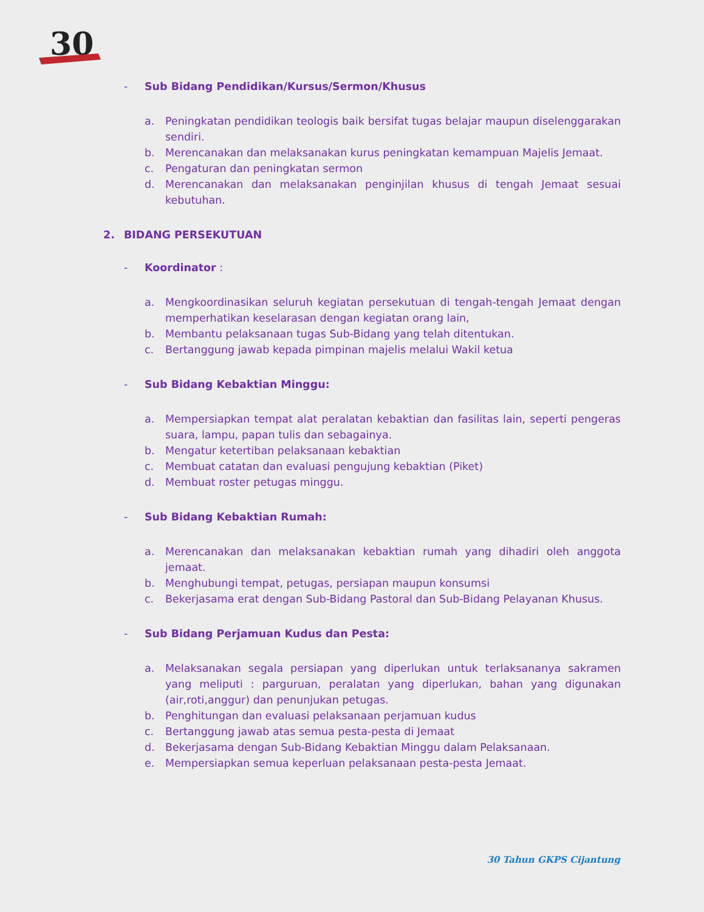30
- Sub Bidang Pendidikan/Kursus/Sermon/Khusus
a. Peningkatan pendidikan teologis baik bersifat tugas belajar maupun diselenggarakan sendiri.
b. Merencanakan dan melaksanakan kurus peningkatan kemampuan Majelis Jemaat.
c. Pengaturan dan peningkatan sermon
d. Merencanakan dan melaksanakan penginjilan khusus di tengah Jemaat sesuai kebutuhan.
2. BIDANG PERSEKUTUAN
- Koordinator :
a. Mengkoordinasikan seluruh kegiatan persekutuan di tengah-tengah Jemaat dengan memperhatikan keselarasan dengan kegiatan orang lain,
b. Membantu pelaksanaan tugas Sub-Bidang yang telah ditentukan.
c. Bertanggung jawab kepada pimpinan majelis melalui Wakil ketua
- Sub Bidang Kebaktian Minggu:
a. Mempersiapkan tempat alat peralatan kebaktian dan fasilitas lain, seperti pengeras suara, lampu, papan tulis dan sebagainya.
b. Mengatur ketertiban pelaksanaan kebaktian
c. Membuat catatan dan evaluasi pengujung kebaktian (Piket)
d. Membuat roster petugas minggu.
- Sub Bidang Kebaktian Rumah:
a. Merencanakan dan melaksanakan kebaktian rumah yang dihadiri oleh anggota jemaat.
b. Menghubungi tempat, petugas, persiapan maupun konsumsi
c. Bekerjasama erat dengan Sub-Bidang Pastoral dan Sub-Bidang Pelayanan Khusus.
- Sub Bidang Perjamuan Kudus dan Pesta:
a. Melaksanakan segala persiapan yang diperlukan untuk terlaksananya sakramen yang meliputi : parguruan, peralatan yang diperlukan, bahan yang digunakan (air,roti,anggur) dan penunjukan petugas.
b. Penghitungan dan evaluasi pelaksanaan perjamuan kudus
c. Bertanggung jawab atas semua pesta-pesta di Jemaat
d. Bekerjasama dengan Sub-Bidang Kebaktian Minggu dalam Pelaksanaan.
e. Mempersiapkan semua keperluan pelaksanaan pesta-pesta Jemaat.
30 Tahun GKPS Cijantung